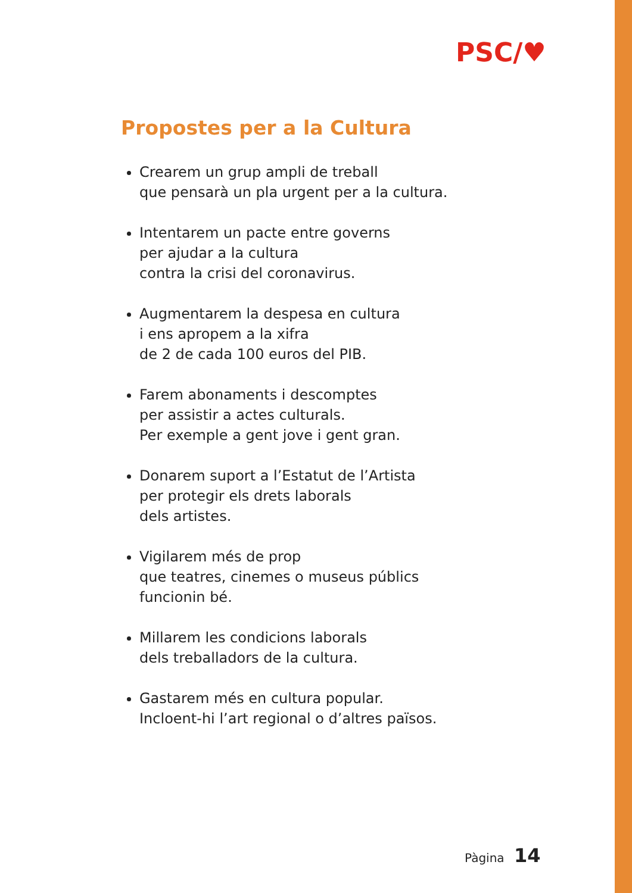PSC/♥
Propostes per a la Cultura
Crearem un grup ampli de treball
que pensarà un pla urgent per a la cultura.
Intentarem un pacte entre governs
per ajudar a la cultura
contra la crisi del coronavirus.
Augmentarem la despesa en cultura
i ens apropem a la xifra
de 2 de cada 100 euros del PIB.
Farem abonaments i descomptes
per assistir a actes culturals.
Per exemple a gent jove i gent gran.
Donarem suport a l’Estatut de l’Artista
per protegir els drets laborals
dels artistes.
Vigilarem més de prop
que teatres, cinemes o museus públics
funcionin bé.
Millarem les condicions laborals
dels treballadors de la cultura.
Gastarem més en cultura popular.
Incloent-hi l’art regional o d’altres països.
Pàgina 14